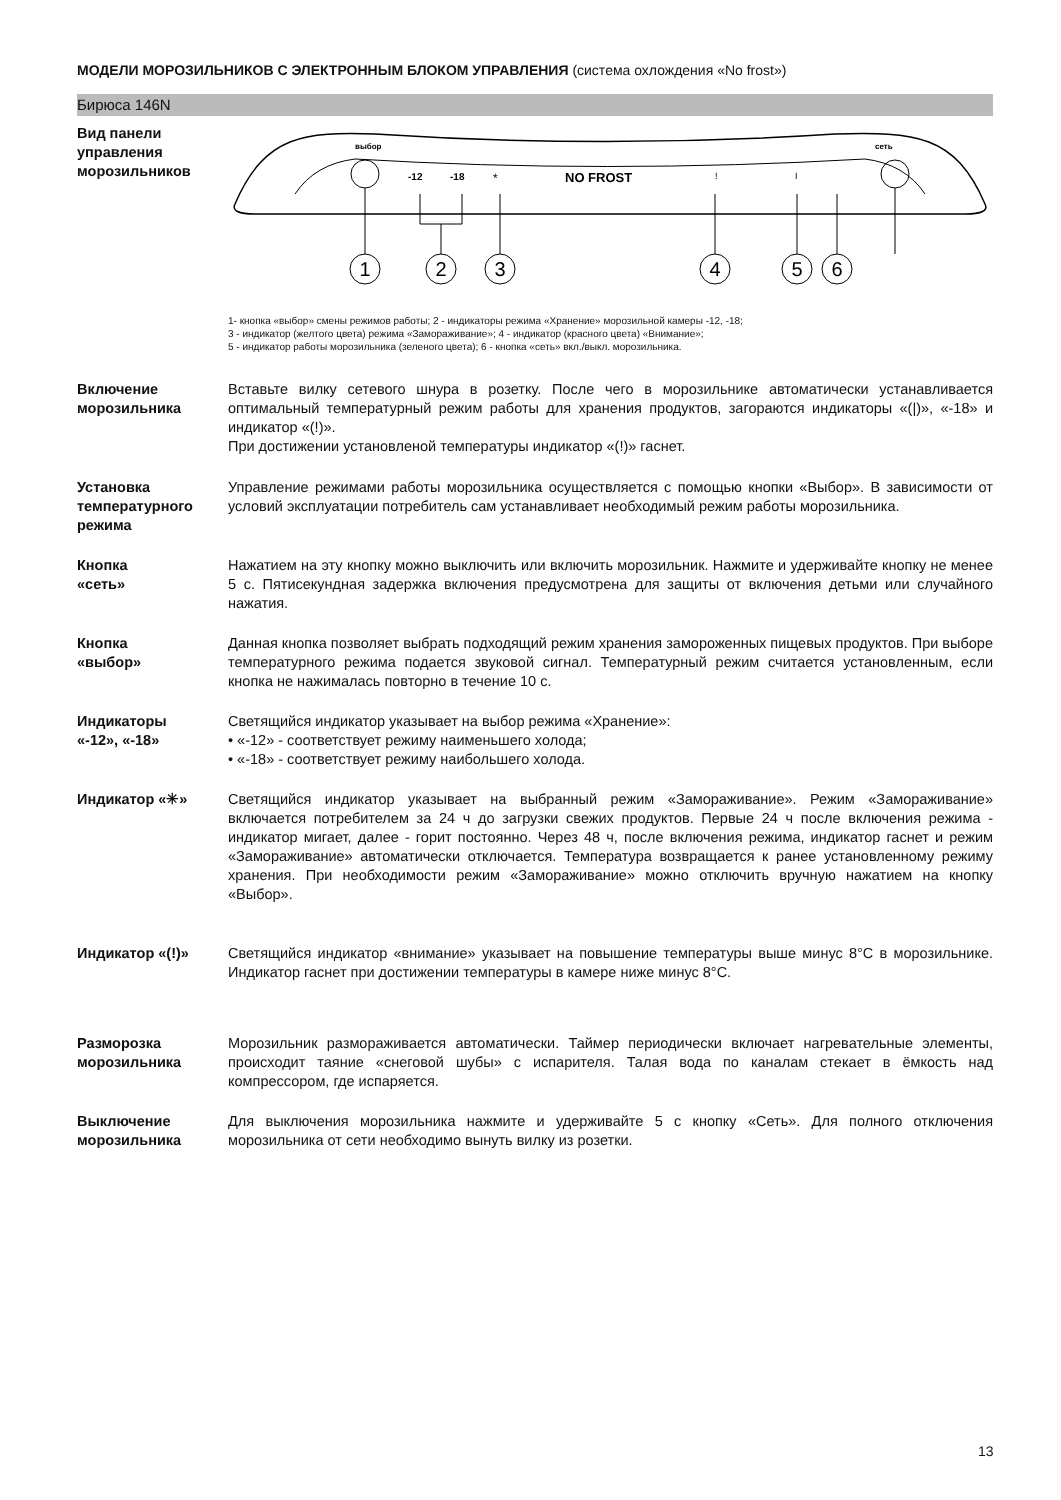МОДЕЛИ МОРОЗИЛЬНИКОВ С ЭЛЕКТРОННЫМ БЛОКОМ УПРАВЛЕНИЯ (система охлождения «No frost»)
Бирюса 146N
Вид панели
управления
морозильников
выбор
сеть
-12
-18
*
NO FROST
!
I
1
2
3
4
5
6
1- кнопка «выбор» смены режимов работы; 2 - индикаторы режима «Хранение» морозильной камеры -12, -18;
3 - индикатор (желтого цвета) режима «Замораживание»; 4 - индикатор (красного цвета) «Внимание»;
5 - индикатор работы морозильника (зеленого цвета); 6 - кнопка «сеть» вкл./выкл. морозильника.
Включение
морозильника
Вставьте вилку сетевого шнура в розетку. После чего в морозильнике автоматически устанавливается оптимальный температурный режим работы для хранения продуктов, загораются индикаторы «(|)», «-18» и индикатор «(!)».
При достижении установленой температуры индикатор «(!)» гаснет.
Установка
температурного
режима
Управление режимами работы морозильника осуществляется с помощью кнопки «Выбор». В зависимости от условий эксплуатации потребитель сам устанавливает необходимый режим работы морозильника.
Кнопка
«сеть»
Нажатием на эту кнопку можно выключить или включить морозильник. Нажмите и удерживайте кнопку не менее 5 с. Пятисекундная задержка включения предусмотрена для защиты от включения детьми или случайного нажатия.
Кнопка
«выбор»
Данная кнопка позволяет выбрать подходящий режим хранения замороженных пищевых продуктов. При выборе температурного режима подается звуковой сигнал. Температурный режим считается установленным, если кнопка не нажималась повторно в течение 10 с.
Индикаторы
«-12», «-18»
Светящийся индикатор указывает на выбор режима «Хранение»:
• «-12» - соответствует режиму наименьшего холода;
• «-18» - соответствует режиму наибольшего холода.
Индикатор «✳» Светящийся индикатор указывает на выбранный режим «Замораживание». Режим «Замораживание» включается потребителем за 24 ч до загрузки свежих продуктов. Первые 24 ч после включения режима - индикатор мигает, далее - горит постоянно. Через 48 ч, после включения режима, индикатор гаснет и режим «Замораживание» автоматически отключается. Температура возвращается к ранее установленному режиму хранения. При необходимости режим «Замораживание» можно отключить вручную нажатием на кнопку «Выбор».
Индикатор «(!)» Светящийся индикатор «внимание» указывает на повышение температуры выше минус 8°С в морозильнике. Индикатор гаснет при достижении температуры в камере ниже минус 8°С.
Разморозка
морозильника
Морозильник размораживается автоматически. Таймер периодически включает нагревательные элементы, происходит таяние «снеговой шубы» с испарителя. Талая вода по каналам стекает в ёмкость над компрессором, где испаряется.
Выключение
морозильника
Для выключения морозильника нажмите и удерживайте 5 с кнопку «Сеть». Для полного отключения морозильника от сети необходимо вынуть вилку из розетки.
13